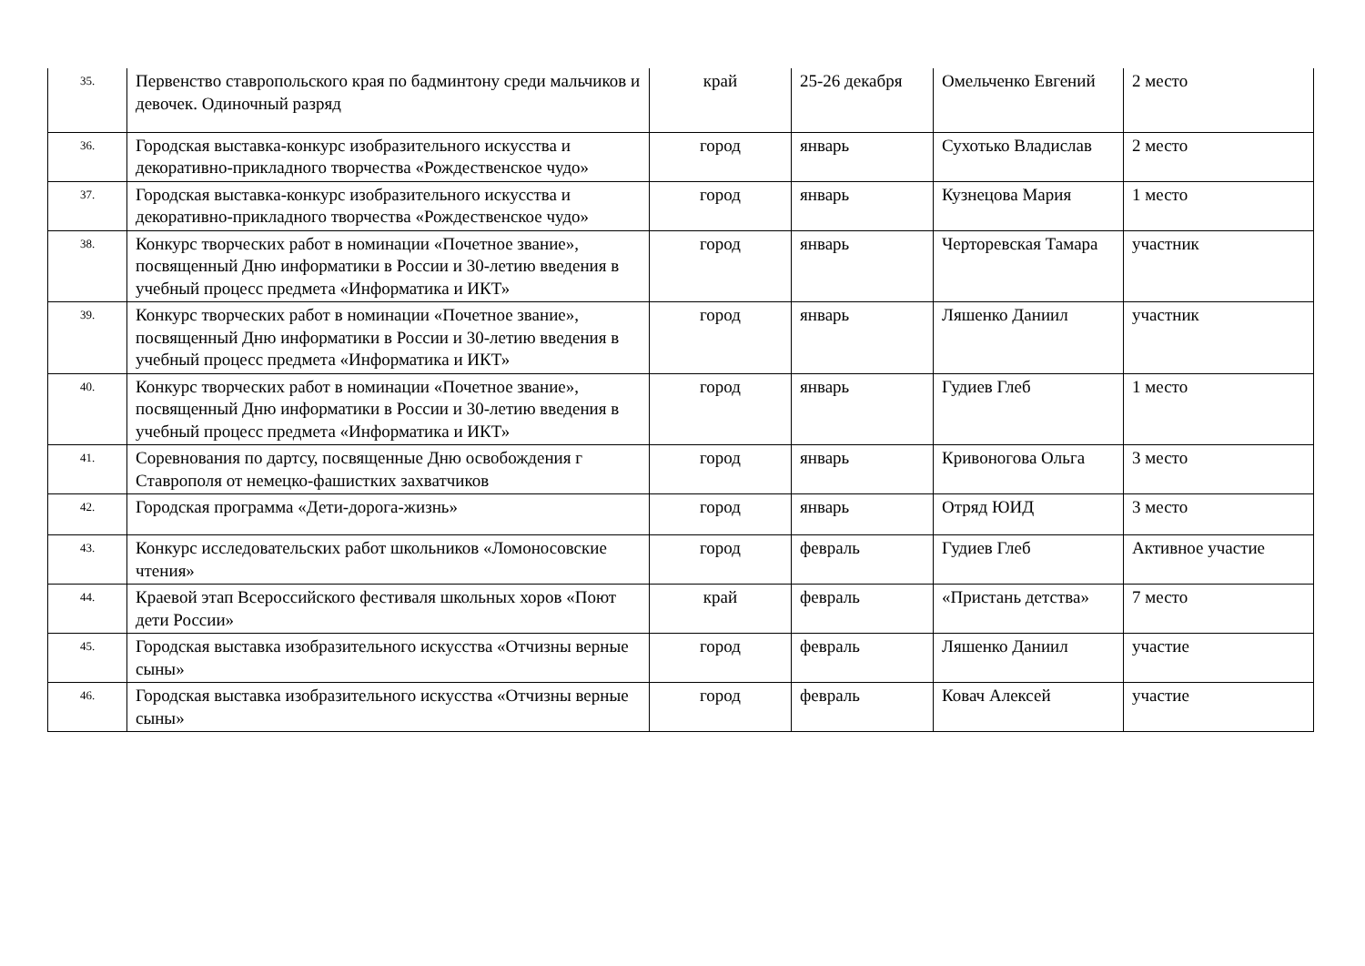| 35. | Первенство ставропольского края по бадминтону среди мальчиков и девочек. Одиночный разряд | край | 25-26 декабря | Омельченко Евгений | 2 место |
| 36. | Городская выставка-конкурс изобразительного искусства и декоративно-прикладного творчества «Рождественское чудо» | город | январь | Сухотько Владислав | 2 место |
| 37. | Городская выставка-конкурс изобразительного искусства и декоративно-прикладного творчества «Рождественское чудо» | город | январь | Кузнецова Мария | 1 место |
| 38. | Конкурс творческих работ в номинации «Почетное звание», посвященный Дню информатики в России и 30-летию введения в учебный процесс предмета «Информатика и ИКТ» | город | январь | Черторевская Тамара | участник |
| 39. | Конкурс творческих работ в номинации «Почетное звание», посвященный Дню информатики в России и 30-летию введения в учебный процесс предмета «Информатика и ИКТ» | город | январь | Ляшенко Даниил | участник |
| 40. | Конкурс творческих работ в номинации «Почетное звание», посвященный Дню информатики в России и 30-летию введения в учебный процесс предмета «Информатика и ИКТ» | город | январь | Гудиев Глеб | 1 место |
| 41. | Соревнования по дартсу, посвященные Дню освобождения г Ставрополя от немецко-фашистких захватчиков | город | январь | Кривоногова Ольга | 3 место |
| 42. | Городская программа «Дети-дорога-жизнь» | город | январь | Отряд ЮИД | 3 место |
| 43. | Конкурс исследовательских работ школьников «Ломоносовские чтения» | город | февраль | Гудиев Глеб | Активное участие |
| 44. | Краевой этап Всероссийского фестиваля школьных хоров «Поют дети России» | край | февраль | «Пристань детства» | 7 место |
| 45. | Городская выставка изобразительного искусства «Отчизны верные сыны» | город | февраль | Ляшенко Даниил | участие |
| 46. | Городская выставка изобразительного искусства «Отчизны верные сыны» | город | февраль | Ковач Алексей | участие |